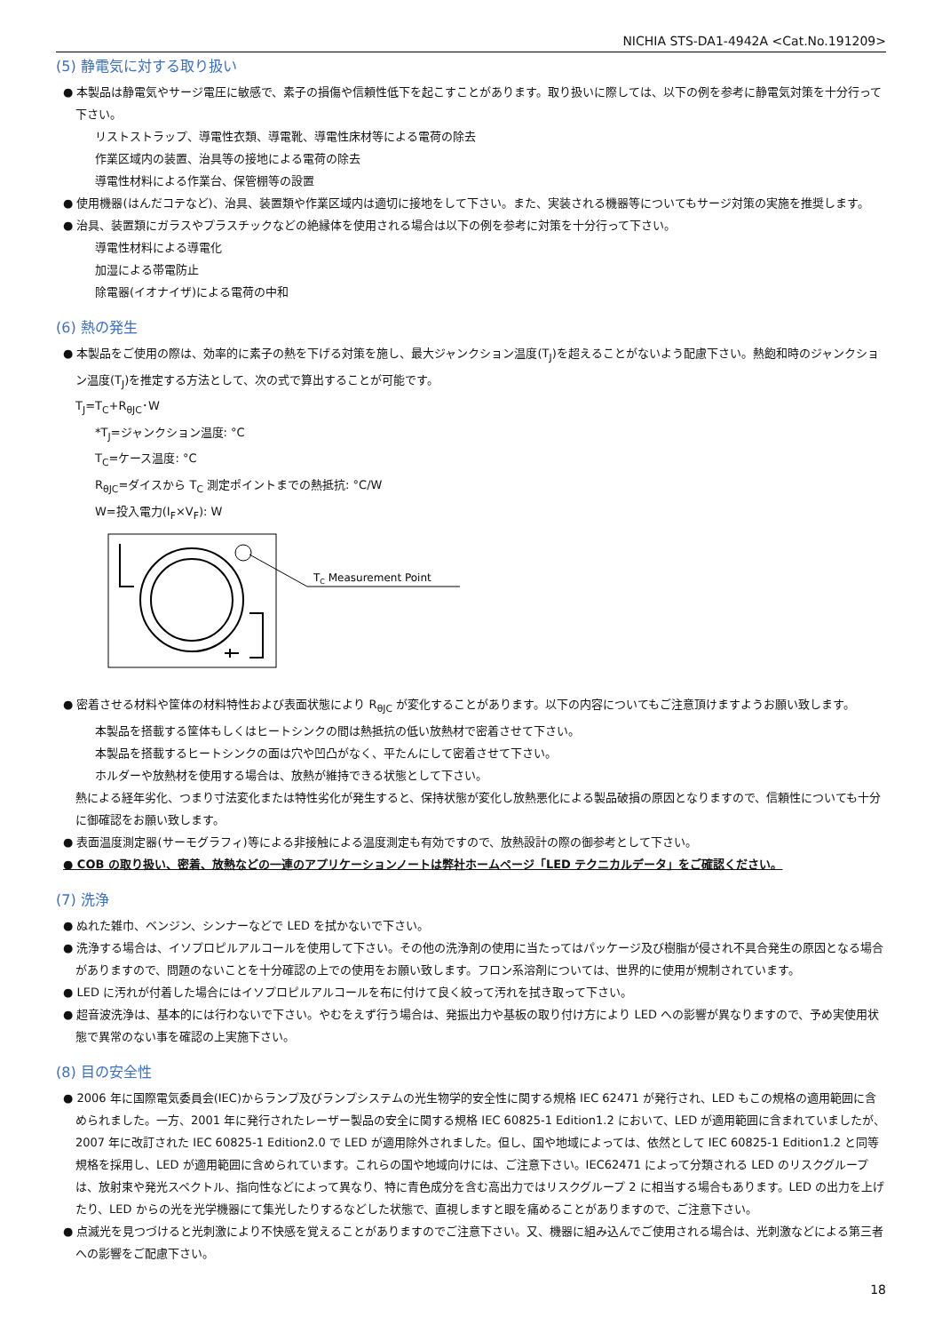NICHIA STS-DA1-4942A <Cat.No.191209>
(5) 静電気に対する取り扱い
● 本製品は静電気やサージ電圧に敏感で、素子の損傷や信頼性低下を起こすことがあります。取り扱いに際しては、以下の例を参考に静電気対策を十分行って下さい。
リストストラップ、導電性衣類、導電靴、導電性床材等による電荷の除去
作業区域内の装置、治具等の接地による電荷の除去
導電性材料による作業台、保管棚等の設置
● 使用機器(はんだコテなど)、治具、装置類や作業区域内は適切に接地をして下さい。また、実装される機器等についてもサージ対策の実施を推奨します。
● 治具、装置類にガラスやプラスチックなどの絶縁体を使用される場合は以下の例を参考に対策を十分行って下さい。
導電性材料による導電化
加湿による帯電防止
除電器(イオナイザ)による電荷の中和
(6) 熱の発生
● 本製品をご使用の際は、効率的に素子の熱を下げる対策を施し、最大ジャンクション温度(T<sub>J</sub>)を超えることがないよう配慮下さい。熱飽和時のジャンクション温度(T<sub>J</sub>)を推定する方法として、次の式で算出することが可能です。
T<sub>J</sub>=T<sub>C</sub>+R<sub>θJC</sub>･W
*T<sub>J</sub>=ジャンクション温度: °C
T<sub>C</sub>=ケース温度: °C
R<sub>θJC</sub>=ダイスから T<sub>C</sub> 測定ポイントまでの熱抵抗: °C/W
W=投入電力(I<sub>F</sub>×V<sub>F</sub>): W
TC Measurement Point
● 密着させる材料や筐体の材料特性および表面状態により R<sub>θJC</sub> が変化することがあります。以下の内容についてもご注意頂けますようお願い致します。
本製品を搭載する筐体もしくはヒートシンクの間は熱抵抗の低い放熱材で密着させて下さい。
本製品を搭載するヒートシンクの面は穴や凹凸がなく、平たんにして密着させて下さい。
ホルダーや放熱材を使用する場合は、放熱が維持できる状態として下さい。
熱による経年劣化、つまり寸法変化または特性劣化が発生すると、保持状態が変化し放熱悪化による製品破損の原因となりますので、信頼性についても十分に御確認をお願い致します。
● 表面温度測定器(サーモグラフィ)等による非接触による温度測定も有効ですので、放熱設計の際の御参考として下さい。
● COB の取り扱い、密着、放熱などの一連のアプリケーションノートは弊社ホームページ「LED テクニカルデータ」をご確認ください。
(7) 洗浄
● ぬれた雑巾、ベンジン、シンナーなどで LED を拭かないで下さい。
● 洗浄する場合は、イソプロピルアルコールを使用して下さい。その他の洗浄剤の使用に当たってはパッケージ及び樹脂が侵され不具合発生の原因となる場合がありますので、問題のないことを十分確認の上での使用をお願い致します。フロン系溶剤については、世界的に使用が規制されています。
● LED に汚れが付着した場合にはイソプロピルアルコールを布に付けて良く絞って汚れを拭き取って下さい。
● 超音波洗浄は、基本的には行わないで下さい。やむをえず行う場合は、発振出力や基板の取り付け方により LED への影響が異なりますので、予め実使用状態で異常のない事を確認の上実施下さい。
(8) 目の安全性
● 2006 年に国際電気委員会(IEC)からランプ及びランプシステムの光生物学的安全性に関する規格 IEC 62471 が発行され、LED もこの規格の適用範囲に含められました。一方、2001 年に発行されたレーザー製品の安全に関する規格 IEC 60825-1 Edition1.2 において、LED が適用範囲に含まれていましたが、2007 年に改訂された IEC 60825-1 Edition2.0 で LED が適用除外されました。但し、国や地域によっては、依然として IEC 60825-1 Edition1.2 と同等規格を採用し、LED が適用範囲に含められています。これらの国や地域向けには、ご注意下さい。IEC62471 によって分類される LED のリスクグループは、放射束や発光スペクトル、指向性などによって異なり、特に青色成分を含む高出力ではリスクグループ 2 に相当する場合もあります。LED の出力を上げたり、LED からの光を光学機器にて集光したりするなどした状態で、直視しますと眼を痛めることがありますので、ご注意下さい。
● 点滅光を見つづけると光刺激により不快感を覚えることがありますのでご注意下さい。又、機器に組み込んでご使用される場合は、光刺激などによる第三者への影響をご配慮下さい。
18